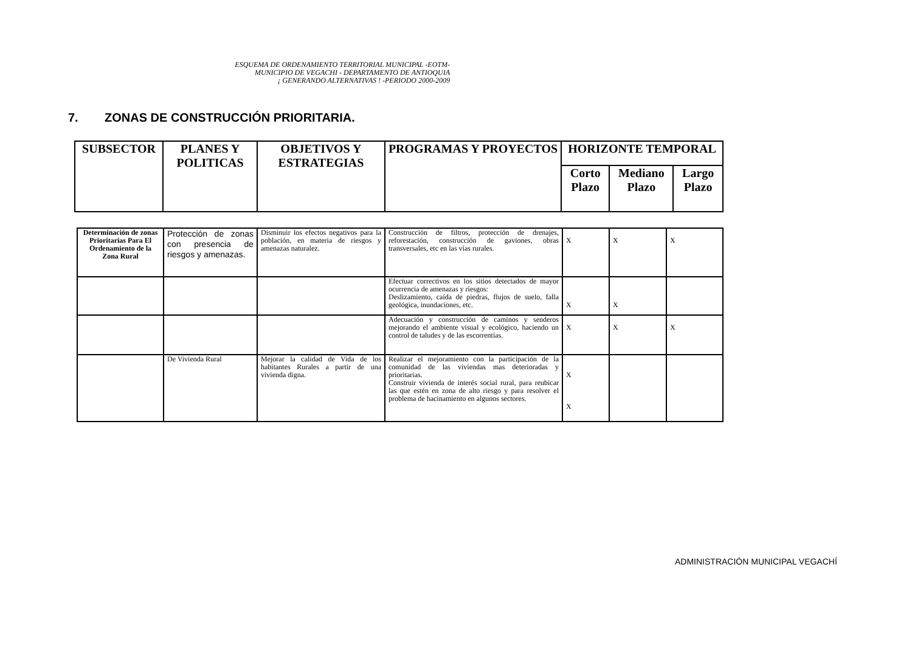ESQUEMA DE ORDENAMIENTO TERRITORIAL MUNICIPAL -EOTM-
MUNICIPIO DE VEGACHI - DEPARTAMENTO DE ANTIOQUIA
¡ GENERANDO ALTERNATIVAS ! -PERIODO 2000-2009
7. ZONAS DE CONSTRUCCIÓN PRIORITARIA.
| SUBSECTOR | PLANES Y POLITICAS | OBJETIVOS Y ESTRATEGIAS | PROGRAMAS Y PROYECTOS | HORIZONTE TEMPORAL | | |
| --- | --- | --- | --- | --- | --- | --- |
| | | | | Corto Plazo | Mediano Plazo | Largo Plazo |
| Determinación de zonas Prioritarias Para El Ordenamiento de la Zona Rural | Protección de zonas con presencia de riesgos y amenazas. | Disminuir los efectos negativos para la población, en materia de riesgos y amenazas naturalez. | Construcción de filtros, protección de drenajes, reforestación, construcción de gaviones, obras transversales, etc en las vías rurales. | X | X | X |
| | | | Efectuar correctivos en los sitios detectados de mayor ocurrencia de amenazas y riesgos: Deslizamiento, caída de piedras, flujos de suelo, falla geológica, inundaciones, etc. | X | X | |
| | | | Adecuación y construcción de caminos y senderos mejorando el ambiente visual y ecológico, haciendo un control de taludes y de las escorrentías. | X | X | X |
| | De Vivienda Rural | Mejorar la calidad de Vida de los habitantes Rurales a partir de una vivienda digna. | Realizar el mejoramiento con la participación de la comunidad de las viviendas mas deterioradas y prioritarias. Construir vivienda de interés social rural, para reubicar las que estén en zona de alto riesgo y para resolver el problema de hacinamiento en algunos sectores. | X X | | |
ADMINISTRACIÓN MUNICIPAL VEGACHÍ